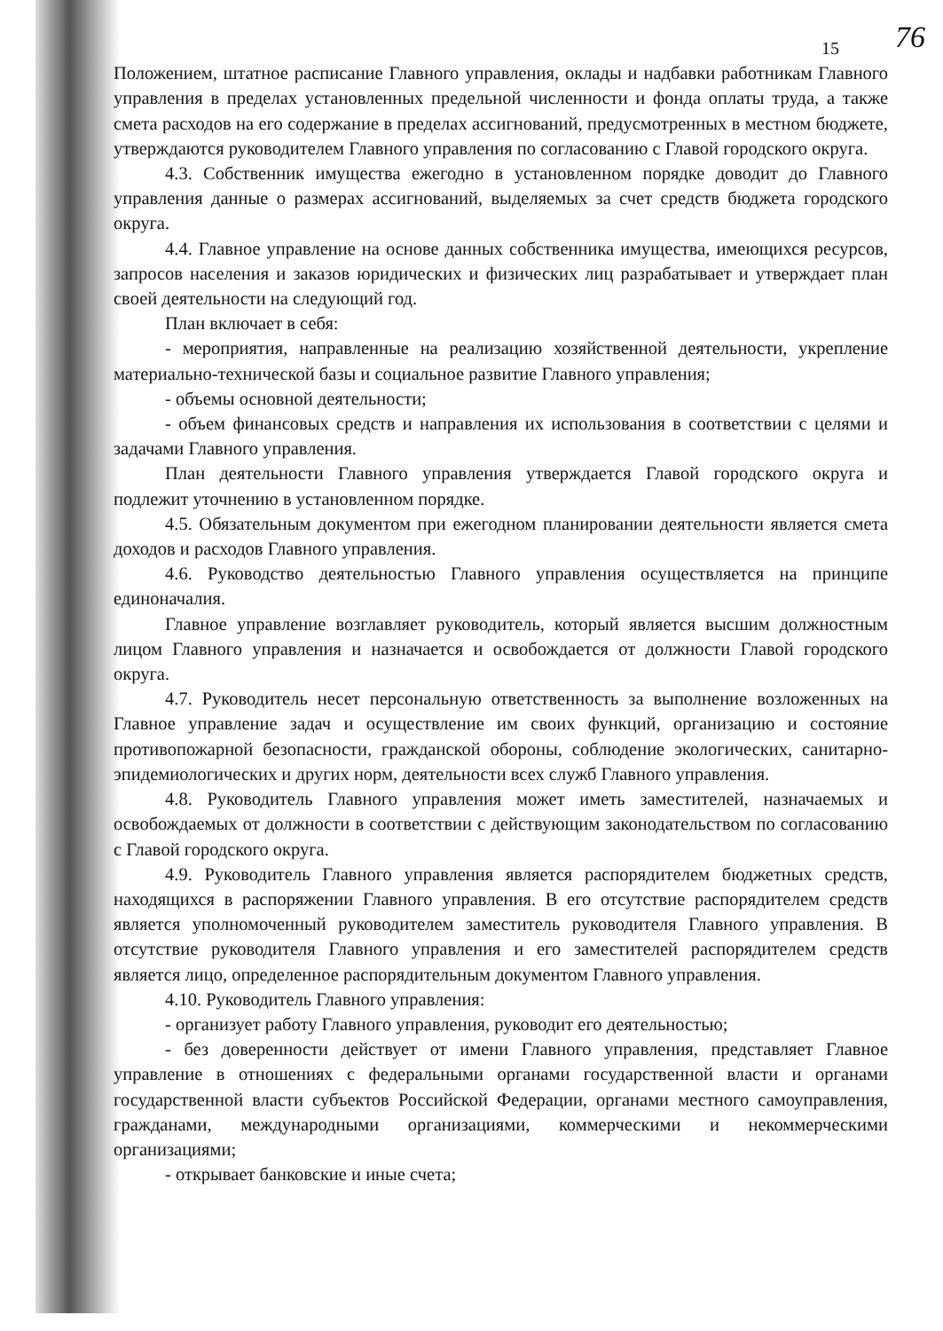76
15
Положением, штатное расписание Главного управления, оклады и надбавки работникам Главного управления в пределах установленных предельной численности и фонда оплаты труда, а также смета расходов на его содержание в пределах ассигнований, предусмотренных в местном бюджете, утверждаются руководителем Главного управления по согласованию с Главой городского округа.
4.3. Собственник имущества ежегодно в установленном порядке доводит до Главного управления данные о размерах ассигнований, выделяемых за счет средств бюджета городского округа.
4.4. Главное управление на основе данных собственника имущества, имеющихся ресурсов, запросов населения и заказов юридических и физических лиц разрабатывает и утверждает план своей деятельности на следующий год.
План включает в себя:
- мероприятия, направленные на реализацию хозяйственной деятельности, укрепление материально-технической базы и социальное развитие Главного управления;
- объемы основной деятельности;
- объем финансовых средств и направления их использования в соответствии с целями и задачами Главного управления.
План деятельности Главного управления утверждается Главой городского округа и подлежит уточнению в установленном порядке.
4.5. Обязательным документом при ежегодном планировании деятельности является смета доходов и расходов Главного управления.
4.6. Руководство деятельностью Главного управления осуществляется на принципе единоначалия.
Главное управление возглавляет руководитель, который является высшим должностным лицом Главного управления и назначается и освобождается от должности Главой городского округа.
4.7. Руководитель несет персональную ответственность за выполнение возложенных на Главное управление задач и осуществление им своих функций, организацию и состояние противопожарной безопасности, гражданской обороны, соблюдение экологических, санитарно-эпидемиологических и других норм, деятельности всех служб Главного управления.
4.8. Руководитель Главного управления может иметь заместителей, назначаемых и освобождаемых от должности в соответствии с действующим законодательством по согласованию с Главой городского округа.
4.9. Руководитель Главного управления является распорядителем бюджетных средств, находящихся в распоряжении Главного управления. В его отсутствие распорядителем средств является уполномоченный руководителем заместитель руководителя Главного управления. В отсутствие руководителя Главного управления и его заместителей распорядителем средств является лицо, определенное распорядительным документом Главного управления.
4.10. Руководитель Главного управления:
- организует работу Главного управления, руководит его деятельностью;
- без доверенности действует от имени Главного управления, представляет Главное управление в отношениях с федеральными органами государственной власти и органами государственной власти субъектов Российской Федерации, органами местного самоуправления, гражданами, международными организациями, коммерческими и некоммерческими организациями;
- открывает банковские и иные счета;